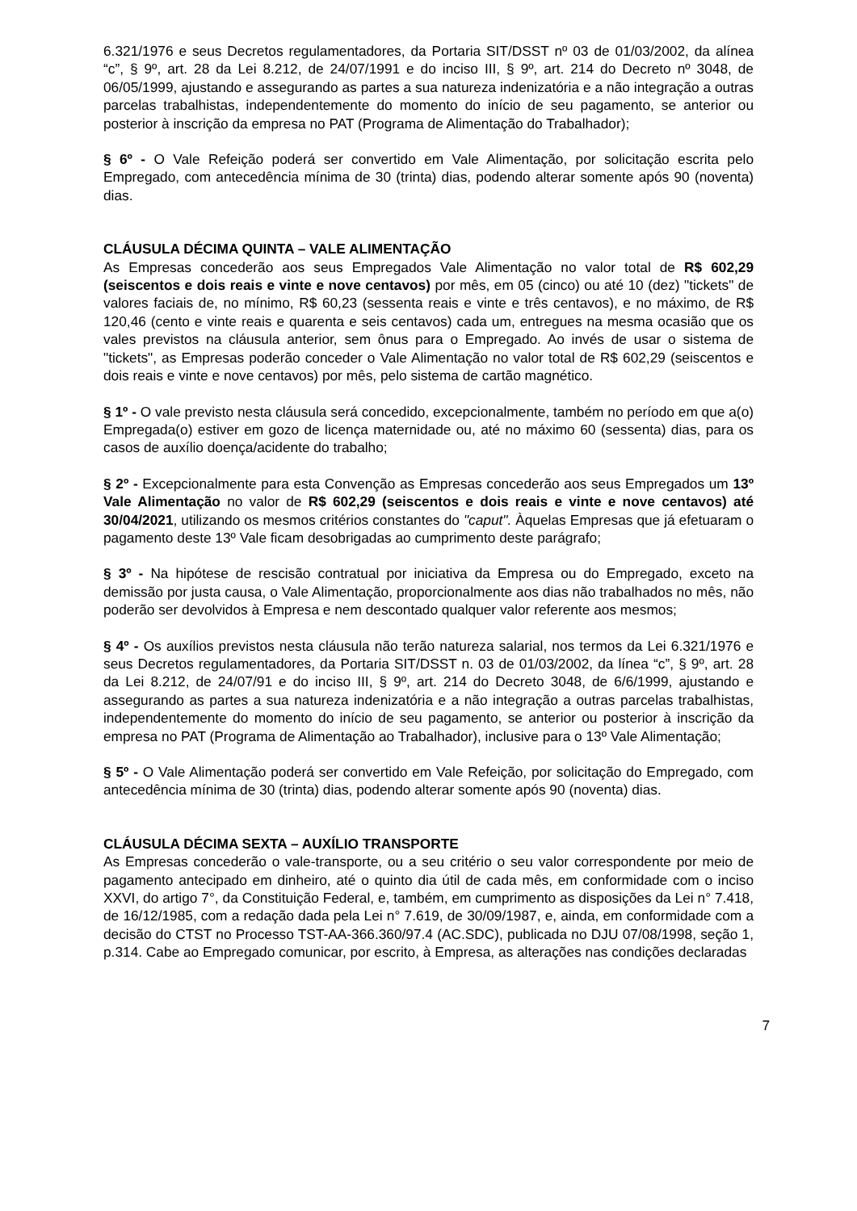6.321/1976 e seus Decretos regulamentadores, da Portaria SIT/DSST nº 03 de 01/03/2002, da alínea “c”, § 9º, art. 28 da Lei 8.212, de 24/07/1991 e do inciso III, § 9º, art. 214 do Decreto nº 3048, de 06/05/1999, ajustando e assegurando as partes a sua natureza indenizatória e a não integração a outras parcelas trabalhistas, independentemente do momento do início de seu pagamento, se anterior ou posterior à inscrição da empresa no PAT (Programa de Alimentação do Trabalhador);
§ 6º - O Vale Refeição poderá ser convertido em Vale Alimentação, por solicitação escrita pelo Empregado, com antecedência mínima de 30 (trinta) dias, podendo alterar somente após 90 (noventa) dias.
CLÁUSULA DÉCIMA QUINTA – VALE ALIMENTAÇÃO
As Empresas concederão aos seus Empregados Vale Alimentação no valor total de R$ 602,29 (seiscentos e dois reais e vinte e nove centavos) por mês, em 05 (cinco) ou até 10 (dez) "tickets" de valores faciais de, no mínimo, R$ 60,23 (sessenta reais e vinte e três centavos), e no máximo, de R$ 120,46 (cento e vinte reais e quarenta e seis centavos) cada um, entregues na mesma ocasião que os vales previstos na cláusula anterior, sem ônus para o Empregado. Ao invés de usar o sistema de "tickets", as Empresas poderão conceder o Vale Alimentação no valor total de R$ 602,29 (seiscentos e dois reais e vinte e nove centavos) por mês, pelo sistema de cartão magnético.
§ 1º - O vale previsto nesta cláusula será concedido, excepcionalmente, também no período em que a(o) Empregada(o) estiver em gozo de licença maternidade ou, até no máximo 60 (sessenta) dias, para os casos de auxílio doença/acidente do trabalho;
§ 2º - Excepcionalmente para esta Convenção as Empresas concederão aos seus Empregados um 13º Vale Alimentação no valor de R$ 602,29 (seiscentos e dois reais e vinte e nove centavos) até 30/04/2021, utilizando os mesmos critérios constantes do "caput". Àquelas Empresas que já efetuaram o pagamento deste 13º Vale ficam desobrigadas ao cumprimento deste parágrafo;
§ 3º - Na hipótese de rescisão contratual por iniciativa da Empresa ou do Empregado, exceto na demissão por justa causa, o Vale Alimentação, proporcionalmente aos dias não trabalhados no mês, não poderão ser devolvidos à Empresa e nem descontado qualquer valor referente aos mesmos;
§ 4º - Os auxílios previstos nesta cláusula não terão natureza salarial, nos termos da Lei 6.321/1976 e seus Decretos regulamentadores, da Portaria SIT/DSST n. 03 de 01/03/2002, da línea “c”, § 9º, art. 28 da Lei 8.212, de 24/07/91 e do inciso III, § 9º, art. 214 do Decreto 3048, de 6/6/1999, ajustando e assegurando as partes a sua natureza indenizatória e a não integração a outras parcelas trabalhistas, independentemente do momento do início de seu pagamento, se anterior ou posterior à inscrição da empresa no PAT (Programa de Alimentação ao Trabalhador), inclusive para o 13º Vale Alimentação;
§ 5º - O Vale Alimentação poderá ser convertido em Vale Refeição, por solicitação do Empregado, com antecedência mínima de 30 (trinta) dias, podendo alterar somente após 90 (noventa) dias.
CLÁUSULA DÉCIMA SEXTA – AUXÍLIO TRANSPORTE
As Empresas concederão o vale-transporte, ou a seu critério o seu valor correspondente por meio de pagamento antecipado em dinheiro, até o quinto dia útil de cada mês, em conformidade com o inciso XXVI, do artigo 7°, da Constituição Federal, e, também, em cumprimento as disposições da Lei n° 7.418, de 16/12/1985, com a redação dada pela Lei n° 7.619, de 30/09/1987, e, ainda, em conformidade com a decisão do CTST no Processo TST-AA-366.360/97.4 (AC.SDC), publicada no DJU 07/08/1998, seção 1, p.314. Cabe ao Empregado comunicar, por escrito, à Empresa, as alterações nas condições declaradas
7